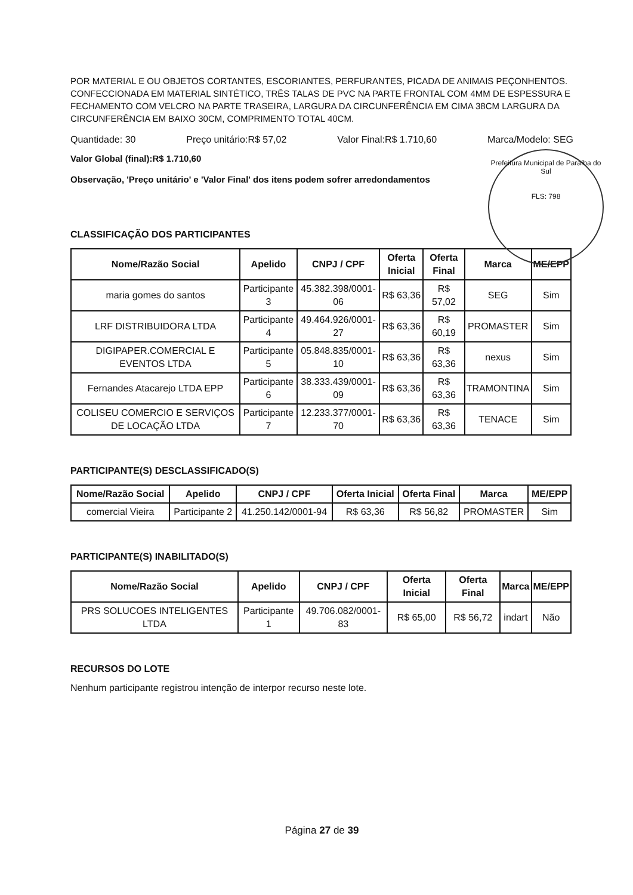POR MATERIAL E OU OBJETOS CORTANTES, ESCORIANTES, PERFURANTES, PICADA DE ANIMAIS PEÇONHENTOS. CONFECCIONADA EM MATERIAL SINTÉTICO, TRÊS TALAS DE PVC NA PARTE FRONTAL COM 4MM DE ESPESSURA E FECHAMENTO COM VELCRO NA PARTE TRASEIRA, LARGURA DA CIRCUNFERÊNCIA EM CIMA 38CM LARGURA DA CIRCUNFERÊNCIA EM BAIXO 30CM, COMPRIMENTO TOTAL 40CM.
Quantidade: 30 Preço unitário:R$ 57,02 Valor Final:R$ 1.710,60 Marca/Modelo: SEG
Valor Global (final):R$ 1.710,60
Observação, 'Preço unitário' e 'Valor Final' dos itens podem sofrer arredondamentos
Prefeitura Municipal de Paraíba do Sul
FLS: 798
CLASSIFICAÇÃO DOS PARTICIPANTES
| Nome/Razão Social | Apelido | CNPJ / CPF | Oferta Inicial | Oferta Final | Marca | ME/EPP |
| --- | --- | --- | --- | --- | --- | --- |
| maria gomes do santos | Participante 3 | 45.382.398/0001-06 | R$ 63,36 | R$ 57,02 | SEG | Sim |
| LRF DISTRIBUIDORA LTDA | Participante 4 | 49.464.926/0001-27 | R$ 63,36 | R$ 60,19 | PROMASTER | Sim |
| DIGIPAPER.COMERCIAL E EVENTOS LTDA | Participante 5 | 05.848.835/0001-10 | R$ 63,36 | R$ 63,36 | nexus | Sim |
| Fernandes Atacarejo LTDA EPP | Participante 6 | 38.333.439/0001-09 | R$ 63,36 | R$ 63,36 | TRAMONTINA | Sim |
| COLISEU COMERCIO E SERVIÇOS DE LOCAÇÃO LTDA | Participante 7 | 12.233.377/0001-70 | R$ 63,36 | R$ 63,36 | TENACE | Sim |
PARTICIPANTE(S) DESCLASSIFICADO(S)
| Nome/Razão Social | Apelido | CNPJ / CPF | Oferta Inicial | Oferta Final | Marca | ME/EPP |
| --- | --- | --- | --- | --- | --- | --- |
| comercial Vieira | Participante 2 | 41.250.142/0001-94 | R$ 63,36 | R$ 56,82 | PROMASTER | Sim |
PARTICIPANTE(S) INABILITADO(S)
| Nome/Razão Social | Apelido | CNPJ / CPF | Oferta Inicial | Oferta Final | Marca | ME/EPP |
| --- | --- | --- | --- | --- | --- | --- |
| PRS SOLUCOES INTELIGENTES LTDA | Participante 1 | 49.706.082/0001-83 | R$ 65,00 | R$ 56,72 | indart | Não |
RECURSOS DO LOTE
Nenhum participante registrou intenção de interpor recurso neste lote.
Página 27 de 39